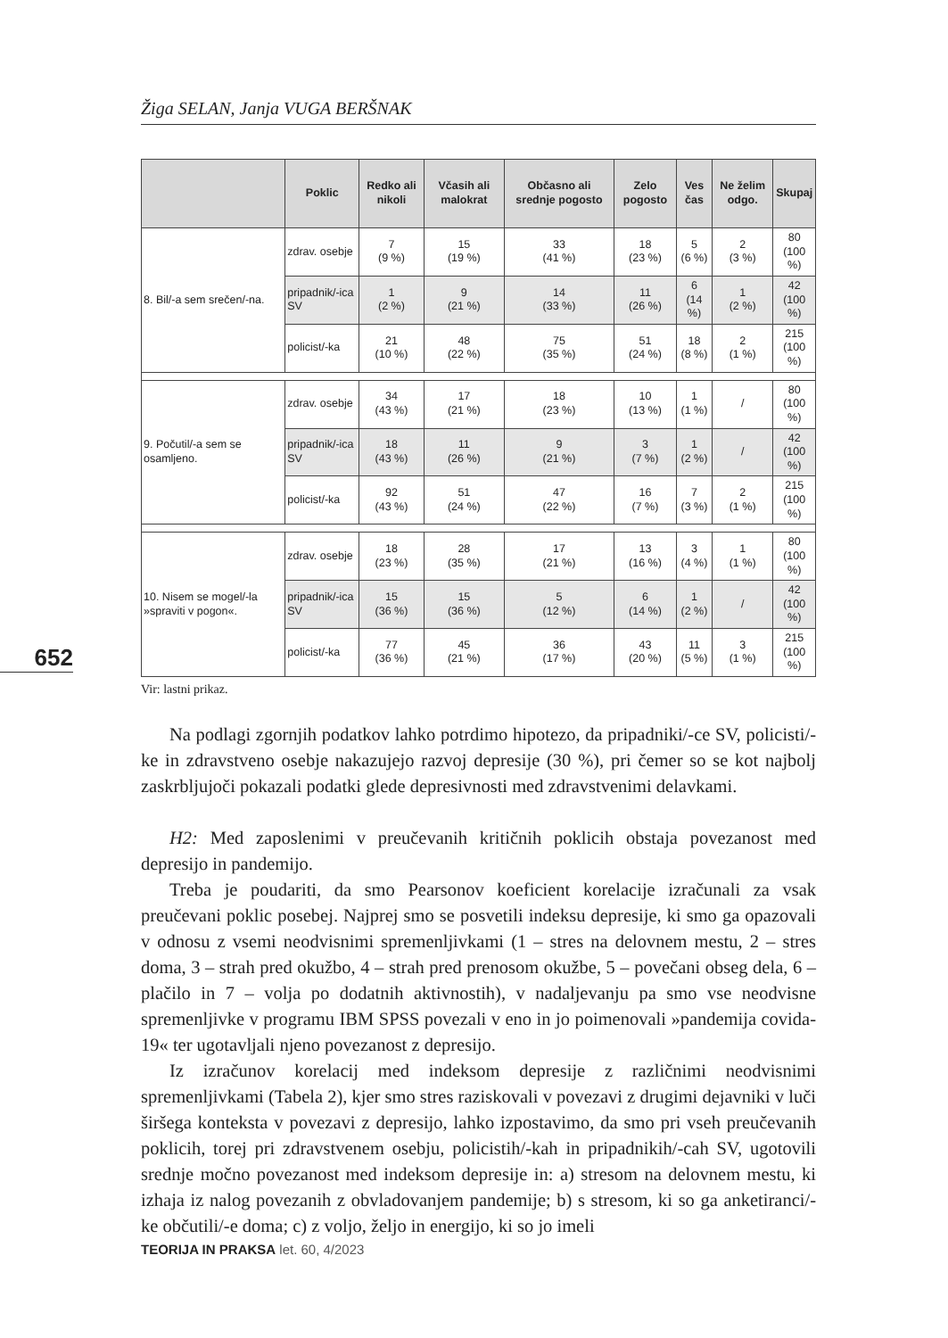Žiga SELAN, Janja VUGA BERŠNAK
652
| | Poklic | Redko ali nikoli | Včasih ali malokrat | Občasno ali srednje pogosto | Zelo pogosto | Ves čas | Ne želim odgo. | Skupaj |
| --- | --- | --- | --- | --- | --- | --- | --- | --- |
| 8. Bil/-a sem srečen/-na. | zdrav. osebje | 7 (9 %) | 15 (19 %) | 33 (41 %) | 18 (23 %) | 5 (6 %) | 2 (3 %) | 80 (100 %) |
| | pripadnik/-ica SV | 1 (2 %) | 9 (21 %) | 14 (33 %) | 11 (26 %) | 6 (14 %) | 1 (2 %) | 42 (100 %) |
| | policist/-ka | 21 (10 %) | 48 (22 %) | 75 (35 %) | 51 (24 %) | 18 (8 %) | 2 (1 %) | 215 (100 %) |
| 9. Počutil/-a sem se osamljeno. | zdrav. osebje | 34 (43 %) | 17 (21 %) | 18 (23 %) | 10 (13 %) | 1 (1 %) | / | 80 (100 %) |
| | pripadnik/-ica SV | 18 (43 %) | 11 (26 %) | 9 (21 %) | 3 (7 %) | 1 (2 %) | / | 42 (100 %) |
| | policist/-ka | 92 (43 %) | 51 (24 %) | 47 (22 %) | 16 (7 %) | 7 (3 %) | 2 (1 %) | 215 (100 %) |
| 10. Nisem se mogel/-la »spraviti v pogon«. | zdrav. osebje | 18 (23 %) | 28 (35 %) | 17 (21 %) | 13 (16 %) | 3 (4 %) | 1 (1 %) | 80 (100 %) |
| | pripadnik/-ica SV | 15 (36 %) | 15 (36 %) | 5 (12 %) | 6 (14 %) | 1 (2 %) | / | 42 (100 %) |
| | policist/-ka | 77 (36 %) | 45 (21 %) | 36 (17 %) | 43 (20 %) | 11 (5 %) | 3 (1 %) | 215 (100 %) |
Vir: lastni prikaz.
Na podlagi zgornjih podatkov lahko potrdimo hipotezo, da pripadniki/-ce SV, policisti/-ke in zdravstveno osebje nakazujejo razvoj depresije (30 %), pri čemer so se kot najbolj zaskrbljujoči pokazali podatki glede depresivnosti med zdravstvenimi delavkami.
H2: Med zaposlenimi v preučevanih kritičnih poklicih obstaja povezanost med depresijo in pandemijo.
Treba je poudariti, da smo Pearsonov koeficient korelacije izračunali za vsak preučevani poklic posebej. Najprej smo se posvetili indeksu depresije, ki smo ga opazovali v odnosu z vsemi neodvisnimi spremenljivkami (1 – stres na delovnem mestu, 2 – stres doma, 3 – strah pred okužbo, 4 – strah pred prenosom okužbe, 5 – povečani obseg dela, 6 – plačilo in 7 – volja po dodatnih aktivnostih), v nadaljevanju pa smo vse neodvisne spremenljivke v programu IBM SPSS povezali v eno in jo poimenovali »pandemija covida-19« ter ugotavljali njeno povezanost z depresijo.
Iz izračunov korelacij med indeksom depresije z različnimi neodvisnimi spremenljivkami (Tabela 2), kjer smo stres raziskovali v povezavi z drugimi dejavniki v luči širšega konteksta v povezavi z depresijo, lahko izpostavimo, da smo pri vseh preučevanih poklicih, torej pri zdravstvenem osebju, policistih/-kah in pripadnikih/-cah SV, ugotovili srednje močno povezanost med indeksom depresije in: a) stresom na delovnem mestu, ki izhaja iz nalog povezanih z obvladovanjem pandemije; b) s stresom, ki so ga anketiranci/-ke občutili/-e doma; c) z voljo, željo in energijo, ki so jo imeli
TEORIJA IN PRAKSA let. 60, 4/2023